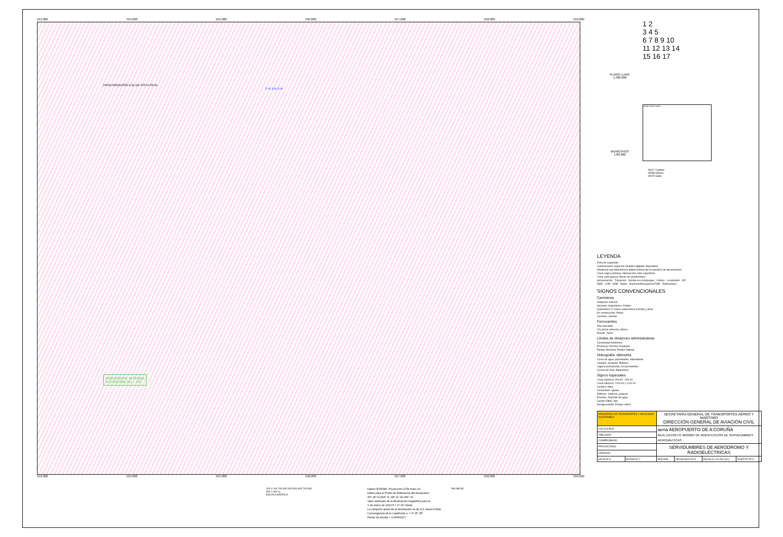553.000 554.000 555.000 556.000 557.000 558.000 559.000
PROLONGACIÓN EJE DE PISTA 03-21
2 % 2 % 2 %
HORIZONTAL INTERNA
ELEVACIÓN (m) = 137
553.000 554.000 555.000 556.000 557.000 558.000 559.000
100 0 100 200 300 400 500 600 700 800 900 1.000 m.
ESCALA GRAFICA
Datum ETRS89. Proyección UTM Huso 29
Datos para el Punto de Referencia del Aeropuerto
43º 18' 02,594'' N, 08º 22' 42,081'' W
Valor estimado de la declinación magnética para el
1 de enero de 2020 δ = 2º 15' Oeste
La variación anual de la declinación es de 9,2' hacia el Este
Convergencia de la cuadrícula ω = 0º 25' 35''
Factor de escala = 0,99963127
NG NM NC
PLANO LLAVE
1:400.000
1 2
3 4 5
6 7 8 9 10
11 12 13 14
15 16 17
MUNICIPIOS
1:80.000
15058 15075 15017
15017 Cambre
15058 Oleiros
15075 Sada
LEYENDA
Zona de seguridad
Vulneraciones según los modelos digitales disponibles
Obstáculo que determina la altitud mínima de la superficie de aproximación
Línea negra continua: Intersección entre superficies
Línea color gruesa: Borde de servidumbres
Aproximación · Transición · Subida en el despegue · Cónica · Localizador · GP
DME · VOR · NDB · Radar · Emisores/Receptores/TWR · Radioenlace
SIGNOS CONVENCIONALES
Carreteras
Autopista. Autovía
Nacional. Autonómica 1ºorden
Autonómica 2º orden. Autonómica 3ºorden y otras
En construcción. Pistas
Caminos. Sendas
Ferrocarriles
Alta velocidad
Vía ancho estrecho, ibérico
Puente. Túnel
Límites de divisiones administrativas
Comunidad Autónoma
Provincia. Término municipal
Parque Nacional. Parque Natural
Hidrografía. Altimetría
Curso de agua: permanente, intermitente
Canales, acequias. Balsese
Laguna permanente, no permanente
Curvas de nivel. Batimétrica
Signos especiales
Línea eléctrica: 200 kV , 400 kV
Línea eléctrica: >110 kV y <110 kV
Cantera. Mina
Cementerio. Iglesia.
Edificios. Jardines_parques
Piscinas. Depósito de agua
Campo fútbol. Silo
Aerogenerador. Parque eólico
| MINISTERIO DE TRANSPORTES Y MOVILIDAD SOSTENIBLE | | SECRETARÍA GENERAL DE TRANSPORTES AÉREO Y MARÍTIMO DIRECCIÓN GENERAL DE AVIACIÓN CIVIL | | | |
| CALCULADO | | aena AEROPUERTO DE A CORUÑA REAL DECRETO 360/2024 DE MODIFICACIÓN DE SERVIDUMBRES AERONÁUTICAS | | | |
| DIBUJADO | | | | | |
| COMPROBADO | | | | | |
| PROYECTADO | | SERVIDUMBRES DE AERÓDROMO Y RADIOELÉCTRICAS | | | |
| DIRIGIDO | | | | | |
| HOJA Nº 9 | PLANO Nº 2 | EDICION | FECHA Abril 2024 | ESCALA 1:10.000 (A1) | SUSTITUYE A |